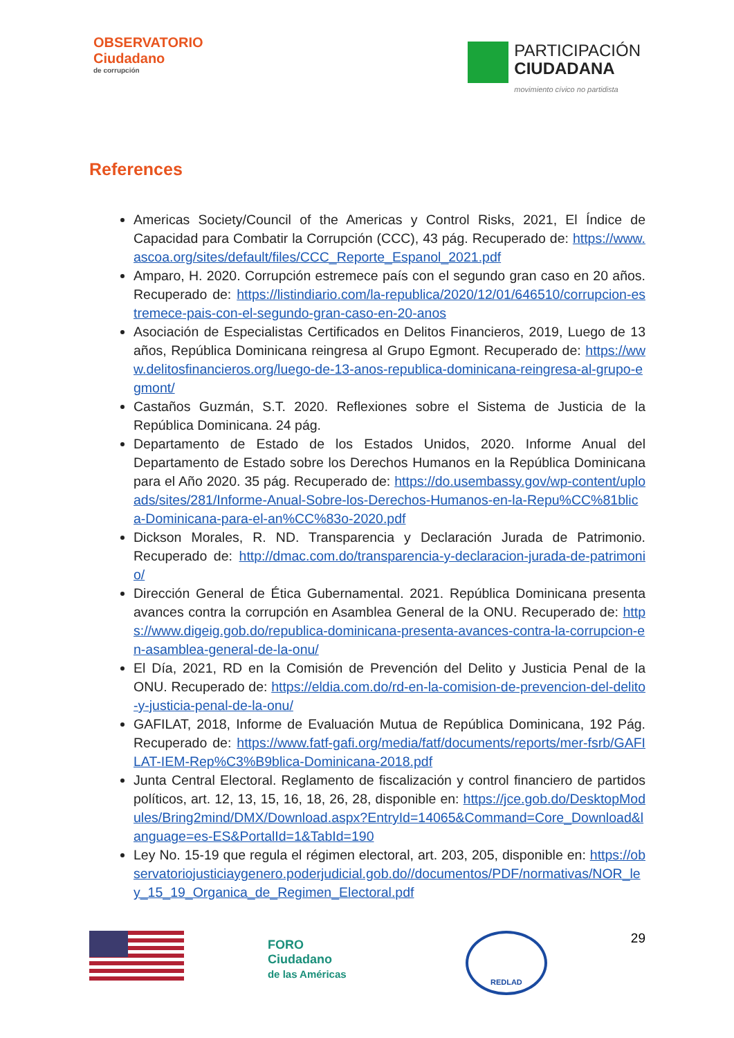OBSERVATORIO
Ciudadano
de corrupción
PARTICIPACIÓN
CIUDADANA
movimiento cívico no partidista
References
Americas Society/Council of the Americas y Control Risks, 2021, El Índice de Capacidad para Combatir la Corrupción (CCC), 43 pág. Recuperado de: https://www.ascoa.org/sites/default/files/CCC_Reporte_Espanol_2021.pdf
Amparo, H. 2020. Corrupción estremece país con el segundo gran caso en 20 años. Recuperado de: https://listindiario.com/la-republica/2020/12/01/646510/corrupcion-estremece-pais-con-el-segundo-gran-caso-en-20-anos
Asociación de Especialistas Certificados en Delitos Financieros, 2019, Luego de 13 años, República Dominicana reingresa al Grupo Egmont. Recuperado de: https://www.delitosfinancieros.org/luego-de-13-anos-republica-dominicana-reingresa-al-grupo-egmont/
Castaños Guzmán, S.T. 2020. Reflexiones sobre el Sistema de Justicia de la República Dominicana. 24 pág.
Departamento de Estado de los Estados Unidos, 2020. Informe Anual del Departamento de Estado sobre los Derechos Humanos en la República Dominicana para el Año 2020. 35 pág. Recuperado de: https://do.usembassy.gov/wp-content/uploads/sites/281/Informe-Anual-Sobre-los-Derechos-Humanos-en-la-Repu%CC%81blica-Dominicana-para-el-an%CC%83o-2020.pdf
Dickson Morales, R. ND. Transparencia y Declaración Jurada de Patrimonio. Recuperado de: http://dmac.com.do/transparencia-y-declaracion-jurada-de-patrimonio/
Dirección General de Ética Gubernamental. 2021. República Dominicana presenta avances contra la corrupción en Asamblea General de la ONU. Recuperado de: https://www.digeig.gob.do/republica-dominicana-presenta-avances-contra-la-corrupcion-en-asamblea-general-de-la-onu/
El Día, 2021, RD en la Comisión de Prevención del Delito y Justicia Penal de la ONU. Recuperado de: https://eldia.com.do/rd-en-la-comision-de-prevencion-del-delito-y-justicia-penal-de-la-onu/
GAFILAT, 2018, Informe de Evaluación Mutua de República Dominicana, 192 Pág. Recuperado de: https://www.fatf-gafi.org/media/fatf/documents/reports/mer-fsrb/GAFILAT-IEM-Rep%C3%B9blica-Dominicana-2018.pdf
Junta Central Electoral. Reglamento de fiscalización y control financiero de partidos políticos, art. 12, 13, 15, 16, 18, 26, 28, disponible en: https://jce.gob.do/DesktopModules/Bring2mind/DMX/Download.aspx?EntryId=14065&Command=Core_Download&language=es-ES&PortalId=1&TabId=190
Ley No. 15-19 que regula el régimen electoral, art. 203, 205, disponible en: https://observatoriojusticiaygenero.poderjudicial.gob.do//documentos/PDF/normativas/NOR_ley_15_19_Organica_de_Regimen_Electoral.pdf
FORO
Ciudadano
de las Américas
REDLAD
29